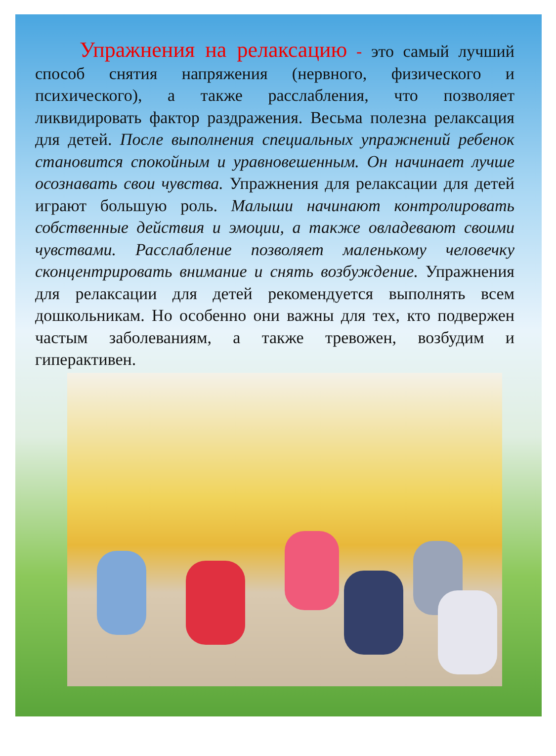Упражнения на релаксацию - это самый лучший способ снятия напряжения (нервного, физического и психического), а также расслабления, что позволяет ликвидировать фактор раздражения. Весьма полезна релаксация для детей. После выполнения специальных упражнений ребенок становится спокойным и уравновешенным. Он начинает лучше осознавать свои чувства. Упражнения для релаксации для детей играют большую роль. Малыши начинают контролировать собственные действия и эмоции, а также овладевают своими чувствами. Расслабление позволяет маленькому человечку сконцентрировать внимание и снять возбуждение. Упражнения для релаксации для детей рекомендуется выполнять всем дошкольникам. Но особенно они важны для тех, кто подвержен частым заболеваниям, а также тревожен, возбудим и гиперактивен.